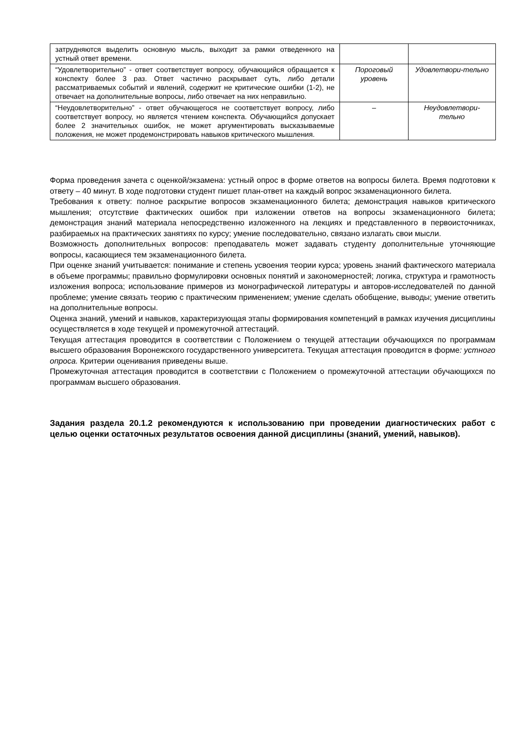| затрудняются выделить основную мысль, выходит за рамки отведенного на устный ответ времени. | | |
| “Удовлетворительно” - ответ соответствует вопросу, обучающийся обращается к конспекту более 3 раз. Ответ частично раскрывает суть, либо детали рассматриваемых событий и явлений, содержит не критические ошибки (1-2), не отвечает на дополнительные вопросы, либо отвечает на них неправильно. | Пороговый уровень | Удовлетвори-тельно |
| “Неудовлетворительно” - ответ обучающегося не соответствует вопросу, либо соответствует вопросу, но является чтением конспекта. Обучающийся допускает более 2 значительных ошибок, не может аргументировать высказываемые положения, не может продемонстрировать навыков критического мышления. | – | Неудовлетвори-тельно |
Форма проведения зачета с оценкой/экзамена: устный опрос в форме ответов на вопросы билета. Время подготовки к ответу – 40 минут. В ходе подготовки студент пишет план-ответ на каждый вопрос экзаменационного билета.
Требования к ответу: полное раскрытие вопросов экзаменационного билета; демонстрация навыков критического мышления; отсутствие фактических ошибок при изложении ответов на вопросы экзаменационного билета; демонстрация знаний материала непосредственно изложенного на лекциях и представленного в первоисточниках, разбираемых на практических занятиях по курсу; умение последовательно, связано излагать свои мысли.
Возможность дополнительных вопросов: преподаватель может задавать студенту дополнительные уточняющие вопросы, касающиеся тем экзаменационного билета.
При оценке знаний учитывается: понимание и степень усвоения теории курса; уровень знаний фактического материала в объеме программы; правильно формулировки основных понятий и закономерностей; логика, структура и грамотность изложения вопроса; использование примеров из монографической литературы и авторов-исследователей по данной проблеме; умение связать теорию с практическим применением; умение сделать обобщение, выводы; умение ответить на дополнительные вопросы.
Оценка знаний, умений и навыков, характеризующая этапы формирования компетенций в рамках изучения дисциплины осуществляется в ходе текущей и промежуточной аттестаций.
Текущая аттестация проводится в соответствии с Положением о текущей аттестации обучающихся по программам высшего образования Воронежского государственного университета. Текущая аттестация проводится в форме: устного опроса. Критерии оценивания приведены выше.
Промежуточная аттестация проводится в соответствии с Положением о промежуточной аттестации обучающихся по программам высшего образования.
Задания раздела 20.1.2 рекомендуются к использованию при проведении диагностических работ с целью оценки остаточных результатов освоения данной дисциплины (знаний, умений, навыков).